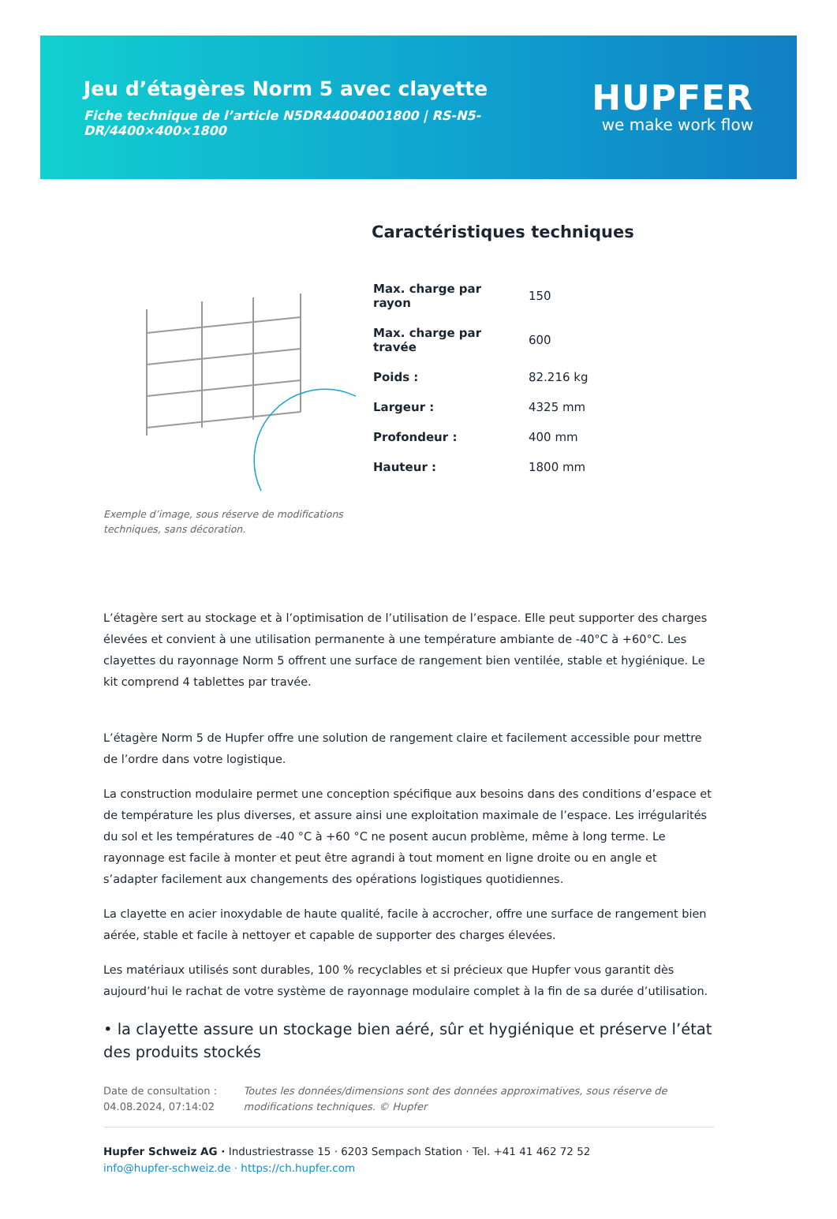Jeu d’étagères Norm 5 avec clayette
Fiche technique de l’article N5DR44004001800 | RS-N5-DR/4400×400×1800
HUPFER
we make work flow
Exemple d’image, sous réserve de modifications techniques, sans décoration.
Caractéristiques techniques
| Max. charge par rayon | 150 |
| Max. charge par travée | 600 |
| Poids : | 82.216 kg |
| Largeur : | 4325 mm |
| Profondeur : | 400 mm |
| Hauteur : | 1800 mm |
L’étagère sert au stockage et à l’optimisation de l’utilisation de l’espace. Elle peut supporter des charges élevées et convient à une utilisation permanente à une température ambiante de -40°C à +60°C. Les clayettes du rayonnage Norm 5 offrent une surface de rangement bien ventilée, stable et hygiénique. Le kit comprend 4 tablettes par travée.
L’étagère Norm 5 de Hupfer offre une solution de rangement claire et facilement accessible pour mettre de l’ordre dans votre logistique.
La construction modulaire permet une conception spécifique aux besoins dans des conditions d’espace et de température les plus diverses, et assure ainsi une exploitation maximale de l’espace. Les irrégularités du sol et les températures de -40 °C à +60 °C ne posent aucun problème, même à long terme. Le rayonnage est facile à monter et peut être agrandi à tout moment en ligne droite ou en angle et s’adapter facilement aux changements des opérations logistiques quotidiennes.
La clayette en acier inoxydable de haute qualité, facile à accrocher, offre une surface de rangement bien aérée, stable et facile à nettoyer et capable de supporter des charges élevées.
Les matériaux utilisés sont durables, 100 % recyclables et si précieux que Hupfer vous garantit dès aujourd’hui le rachat de votre système de rayonnage modulaire complet à la fin de sa durée d’utilisation.
• la clayette assure un stockage bien aéré, sûr et hygiénique et préserve l’état des produits stockés
Date de consultation : 04.08.2024, 07:14:02
Toutes les données/dimensions sont des données approximatives, sous réserve de modifications techniques. © Hupfer
Hupfer Schweiz AG · Industriestrasse 15 · 6203 Sempach Station · Tel. +41 41 462 72 52
info@hupfer-schweiz.de · https://ch.hupfer.com